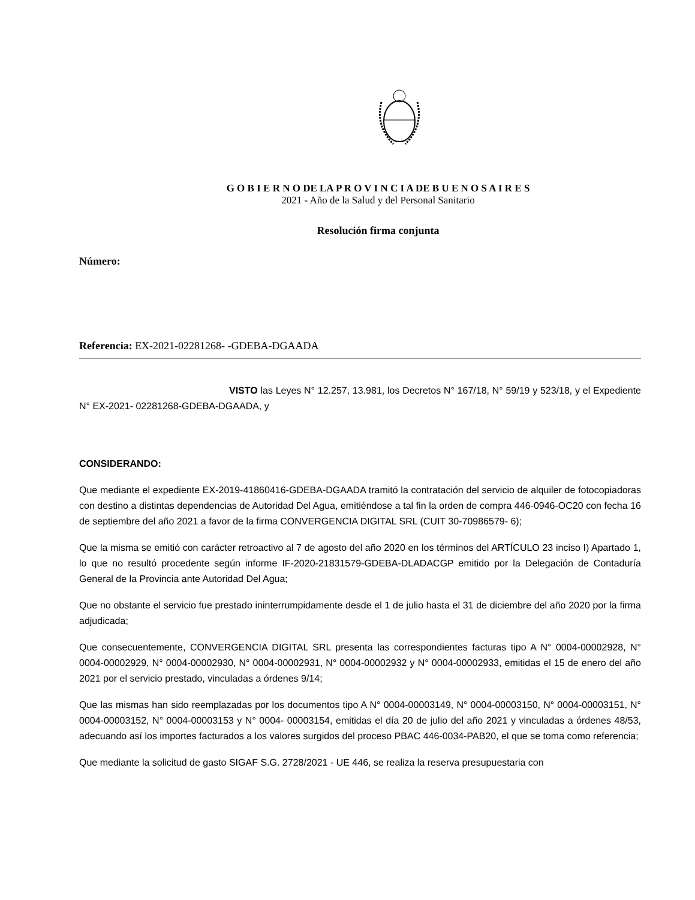G O B I E R N O DE LA P R O V I N C I A DE B U E N O S A I R E S
2021 - Año de la Salud y del Personal Sanitario
Resolución firma conjunta
Número:
Referencia: EX-2021-02281268- -GDEBA-DGAADA
VISTO las Leyes N° 12.257, 13.981, los Decretos N° 167/18, N° 59/19 y 523/18, y el Expediente N° EX-2021- 02281268-GDEBA-DGAADA, y
CONSIDERANDO:
Que mediante el expediente EX-2019-41860416-GDEBA-DGAADA tramitó la contratación del servicio de alquiler de fotocopiadoras con destino a distintas dependencias de Autoridad Del Agua, emitiéndose a tal fin la orden de compra 446-0946-OC20 con fecha 16 de septiembre del año 2021 a favor de la firma CONVERGENCIA DIGITAL SRL (CUIT 30-70986579- 6);
Que la misma se emitió con carácter retroactivo al 7 de agosto del año 2020 en los términos del ARTÍCULO 23 inciso I) Apartado 1, lo que no resultó procedente según informe IF-2020-21831579-GDEBA-DLADACGP emitido por la Delegación de Contaduría General de la Provincia ante Autoridad Del Agua;
Que no obstante el servicio fue prestado ininterrumpidamente desde el 1 de julio hasta el 31 de diciembre del año 2020 por la firma adjudicada;
Que consecuentemente, CONVERGENCIA DIGITAL SRL presenta las correspondientes facturas tipo A N° 0004-00002928, N° 0004-00002929, N° 0004-00002930, N° 0004-00002931, N° 0004-00002932 y N° 0004-00002933, emitidas el 15 de enero del año 2021 por el servicio prestado, vinculadas a órdenes 9/14;
Que las mismas han sido reemplazadas por los documentos tipo A N° 0004-00003149, N° 0004-00003150, N° 0004-00003151, N° 0004-00003152, N° 0004-00003153 y N° 0004- 00003154, emitidas el día 20 de julio del año 2021 y vinculadas a órdenes 48/53, adecuando así los importes facturados a los valores surgidos del proceso PBAC 446-0034-PAB20, el que se toma como referencia;
Que mediante la solicitud de gasto SIGAF S.G. 2728/2021 - UE 446, se realiza la reserva presupuestaria con